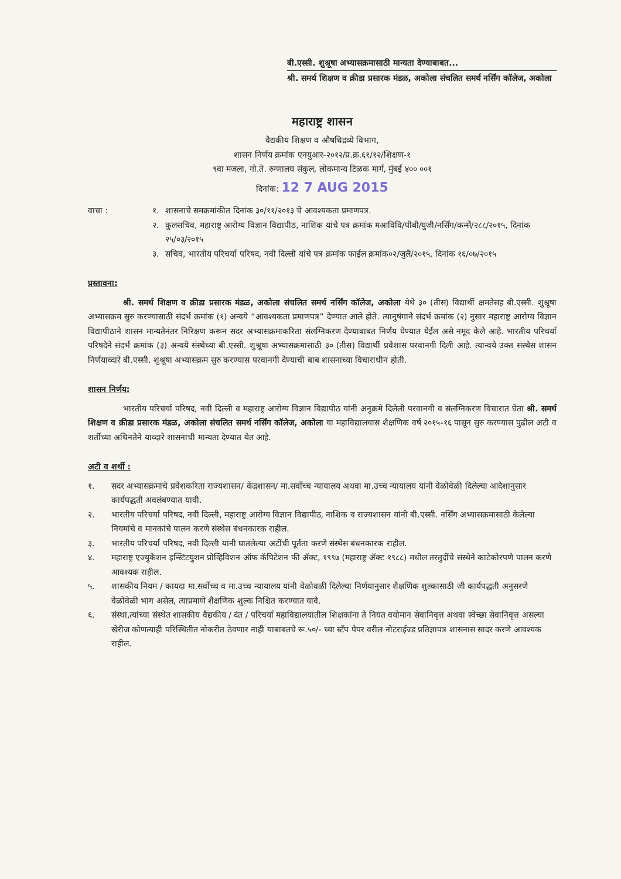बी.एस्सी. शुश्रूषा अभ्यासक्रमासाठी मान्यता देण्याबाबत...
श्री. समर्थ शिक्षण व क्रीडा प्रसारक मंडळ, अकोला संचलित समर्थ नर्सिंग कॉलेज, अकोला
महाराष्ट्र शासन
वैद्यकीय शिक्षण व औषधिद्रव्ये विभाग,
शासन निर्णय क्रमांक एनयुआर-२०१२/प्र.क्र.६१/१२/शिक्षण-१
९वा मजला, गो.ते. रुग्णालय संकुल, लोकमान्य टिळक मार्ग, मुंबई ४०० ००१
दिनांक: 12 7 AUG 2015
वाचा : १. शासनाचे समक्रमांकीत दिनांक ३०/११/२०१३ चे आवश्यकता प्रमाणपत्र.
२. कुलसचिव, महाराष्ट्र आरोग्य विज्ञान विद्यापीठ, नाशिक यांचे पत्र क्रमांक मआविवि/पीबी/युजी/नर्सिंग/कन्सें/२८८/२०१५, दिनांक २५/०३/२०१५
३. सचिव, भारतीय परिचर्या परिषद, नवी दिल्ली यांचे पत्र क्रमांक फाईल क्रमांक०२/जुलै/२०१५, दिनांक १६/०७/२०१५
प्रस्तावना:
श्री. समर्थ शिक्षण व क्रीडा प्रसारक मंडळ, अकोला संचलित समर्थ नर्सिंग कॉलेज, अकोला येथे ३० (तीस) विद्यार्थी क्षमतेसह बी.एस्सी. शुश्रूषा अभ्यासक्रम सुरु करण्यासाठी संदर्भ क्रमांक (१) अन्वये “आवश्यकता प्रमाणपत्र” देण्यात आले होते. त्यानुषंगाने संदर्भ क्रमांक (२) नुसार महाराष्ट्र आरोग्य विज्ञान विद्यापीठाने शासन मान्यतेनंतर निरिक्षण करून सदर अभ्यासक्रमाकरिता संलग्निकरण देण्याबाबत निर्णय घेण्यात येईल असे नमूद केले आहे. भारतीय परिचर्या परिषदेने संदर्भ क्रमांक (३) अन्वये संस्थेच्या बी.एस्सी. शुश्रूषा अभ्यासक्रमासाठी ३० (तीस) विद्यार्थी प्रवेशास परवानगी दिली आहे. त्यान्वये उक्त संस्थेस शासन निर्णयाव्दारे बी.एस्सी. शुश्रूषा अभ्यासक्रम सुरु करण्यास परवानगी देण्याची बाब शासनाच्या विचाराधीन होती.
शासन निर्णय:
भारतीय परिचर्या परिषद, नवी दिल्ली व महाराष्ट्र आरोग्य विज्ञान विद्यापीठ यांनी अनुक्रमे दिलेली परवानगी व संलग्निकरण विचारात घेता श्री. समर्थ शिक्षण व क्रीडा प्रसारक मंडळ, अकोला संचलित समर्थ नर्सिंग कॉलेज, अकोला या महाविद्यालयास शैक्षणिक वर्ष २०१५-१६ पासून सुरु करण्यास पुढील अटी व शर्तीच्या अधिनतेने याव्दारे शासनाची मान्यता देण्यात येत आहे.
अटी व शर्थी :
१. सदर अभ्यासक्रमाचे प्रवेशकरिता राज्यशासन/ केंद्रशासन/ मा.सर्वोच्च न्यायालय अथवा मा.उच्च न्यायालय यांनी वेळोवेळी दिलेल्या आदेशानुसार कार्यपद्धती अवलंबण्यात यावी.
२. भारतीय परिचर्या परिषद, नवी दिल्ली, महाराष्ट्र आरोग्य विज्ञान विद्यापीठ, नाशिक व राज्यशासन यांनी बी.एस्सी. नर्सिंग अभ्यासक्रमासाठी केलेल्या नियमांचे व मानकांचे पालन करणे संस्थेस बंधनकारक राहील.
३. भारतीय परिचर्या परिषद, नवी दिल्ली यांनी घातलेल्या अटींची पूर्तता करणे संस्थेस बंधनकारक राहील.
४. महाराष्ट्र एज्युकेशन इन्स्टिटयुशन प्रोव्हिविशन ऑफ कॅपिटेशन फी ॲक्ट, १९९७ (महाराष्ट्र ॲक्ट १९८८) मधील तरतुदींचे संस्थेने काटेकोरपणे पालन करणे आवश्यक राहील.
५. शासकीय नियम / कायदा मा.सर्वोच्च व मा.उच्च न्यायालय यांनी वेळोवळी दिलेल्या निर्णयानुसार शैक्षणिक शुल्कासाठी जी कार्यपद्धती अनुसरणे वेळोवेळी भाग असेल, त्याप्रमाणे शैक्षणिक शुल्क निश्चित करण्यात यावे.
६. संस्था,त्यांच्या संस्थेत शासकीय वैद्यकीय / दंत / परिचर्या महाविद्यालयातील शिक्षकांना ते नियत वयोमान सेवानिवृत्त अथवा स्वेच्छा सेवानिवृत्त असल्या खेरीज कोणत्याही परिस्थितीत नोकरीत ठेवणार नाही याबाबतचे रू.५०/- च्या स्टँप पेपर वरील नोटराईज्ड प्रतिज्ञापत्र शासनास सादर करणे आवश्यक राहील.